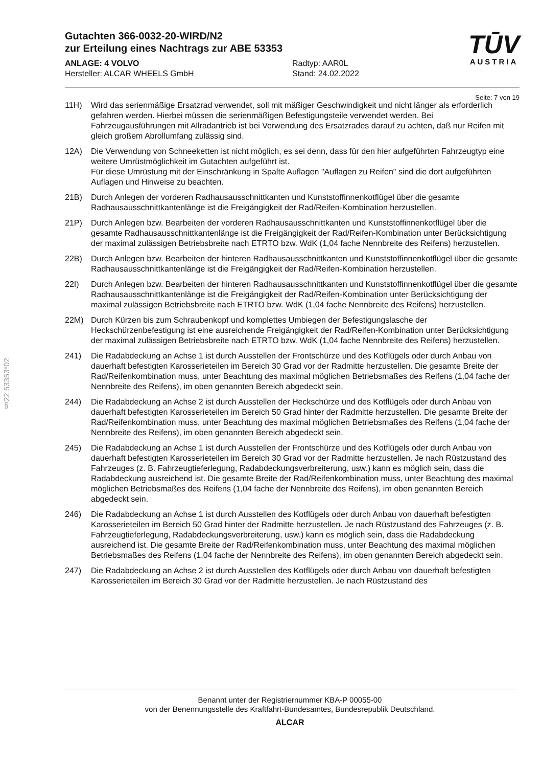Gutachten 366-0032-20-WIRD/N2
zur Erteilung eines Nachtrags zur ABE 53353
ANLAGE: 4 VOLVO
Hersteller: ALCAR WHEELS GmbH
Radtyp: AAR0L
Stand: 24.02.2022
TŪV
AUSTRIA
Seite: 7 von 19
11H) Wird das serienmäßige Ersatzrad verwendet, soll mit mäßiger Geschwindigkeit und nicht länger als erforderlich gefahren werden. Hierbei müssen die serienmäßigen Befestigungsteile verwendet werden. Bei Fahrzeugausführungen mit Allradantrieb ist bei Verwendung des Ersatzrades darauf zu achten, daß nur Reifen mit gleich großem Abrollumfang zulässig sind.
12A) Die Verwendung von Schneeketten ist nicht möglich, es sei denn, dass für den hier aufgeführten Fahrzeugtyp eine weitere Umrüstmöglichkeit im Gutachten aufgeführt ist.
Für diese Umrüstung mit der Einschränkung in Spalte Auflagen "Auflagen zu Reifen" sind die dort aufgeführten Auflagen und Hinweise zu beachten.
21B) Durch Anlegen der vorderen Radhausausschnittkanten und Kunststoffinnenkotflügel über die gesamte Radhausausschnittkantenlänge ist die Freigängigkeit der Rad/Reifen-Kombination herzustellen.
21P) Durch Anlegen bzw. Bearbeiten der vorderen Radhausausschnittkanten und Kunststoffinnenkotflügel über die gesamte Radhausausschnittkantenlänge ist die Freigängigkeit der Rad/Reifen-Kombination unter Berücksichtigung der maximal zulässigen Betriebsbreite nach ETRTO bzw. WdK (1,04 fache Nennbreite des Reifens) herzustellen.
22B) Durch Anlegen bzw. Bearbeiten der hinteren Radhausausschnittkanten und Kunststoffinnenkotflügel über die gesamte Radhausausschnittkantenlänge ist die Freigängigkeit der Rad/Reifen-Kombination herzustellen.
22I) Durch Anlegen bzw. Bearbeiten der hinteren Radhausausschnittkanten und Kunststoffinnenkotflügel über die gesamte Radhausausschnittkantenlänge ist die Freigängigkeit der Rad/Reifen-Kombination unter Berücksichtigung der maximal zulässigen Betriebsbreite nach ETRTO bzw. WdK (1,04 fache Nennbreite des Reifens) herzustellen.
22M) Durch Kürzen bis zum Schraubenkopf und komplettes Umbiegen der Befestigungslasche der Heckschürzenbefestigung ist eine ausreichende Freigängigkeit der Rad/Reifen-Kombination unter Berücksichtigung der maximal zulässigen Betriebsbreite nach ETRTO bzw. WdK (1,04 fache Nennbreite des Reifens) herzustellen.
241) Die Radabdeckung an Achse 1 ist durch Ausstellen der Frontschürze und des Kotflügels oder durch Anbau von dauerhaft befestigten Karosserieteilen im Bereich 30 Grad vor der Radmitte herzustellen. Die gesamte Breite der Rad/Reifenkombination muss, unter Beachtung des maximal möglichen Betriebsmaßes des Reifens (1,04 fache der Nennbreite des Reifens), im oben genannten Bereich abgedeckt sein.
244) Die Radabdeckung an Achse 2 ist durch Ausstellen der Heckschürze und des Kotflügels oder durch Anbau von dauerhaft befestigten Karosserieteilen im Bereich 50 Grad hinter der Radmitte herzustellen. Die gesamte Breite der Rad/Reifenkombination muss, unter Beachtung des maximal möglichen Betriebsmaßes des Reifens (1,04 fache der Nennbreite des Reifens), im oben genannten Bereich abgedeckt sein.
245) Die Radabdeckung an Achse 1 ist durch Ausstellen der Frontschürze und des Kotflügels oder durch Anbau von dauerhaft befestigten Karosserieteilen im Bereich 30 Grad vor der Radmitte herzustellen. Je nach Rüstzustand des Fahrzeuges (z. B. Fahrzeugtieferlegung, Radabdeckungsverbreiterung, usw.) kann es möglich sein, dass die Radabdeckung ausreichend ist. Die gesamte Breite der Rad/Reifenkombination muss, unter Beachtung des maximal möglichen Betriebsmaßes des Reifens (1,04 fache der Nennbreite des Reifens), im oben genannten Bereich abgedeckt sein.
246) Die Radabdeckung an Achse 1 ist durch Ausstellen des Kotflügels oder durch Anbau von dauerhaft befestigten Karosserieteilen im Bereich 50 Grad hinter der Radmitte herzustellen. Je nach Rüstzustand des Fahrzeuges (z. B. Fahrzeugtieferlegung, Radabdeckungsverbreiterung, usw.) kann es möglich sein, dass die Radabdeckung ausreichend ist. Die gesamte Breite der Rad/Reifenkombination muss, unter Beachtung des maximal möglichen Betriebsmaßes des Reifens (1,04 fache der Nennbreite des Reifens), im oben genannten Bereich abgedeckt sein.
247) Die Radabdeckung an Achse 2 ist durch Ausstellen des Kotflügels oder durch Anbau von dauerhaft befestigten Karosserieteilen im Bereich 30 Grad vor der Radmitte herzustellen. Je nach Rüstzustand des
§22 53353*02
Benannt unter der Registriernummer KBA-P 00055-00
von der Benennungsstelle des Kraftfahrt-Bundesamtes, Bundesrepublik Deutschland.
ALCAR